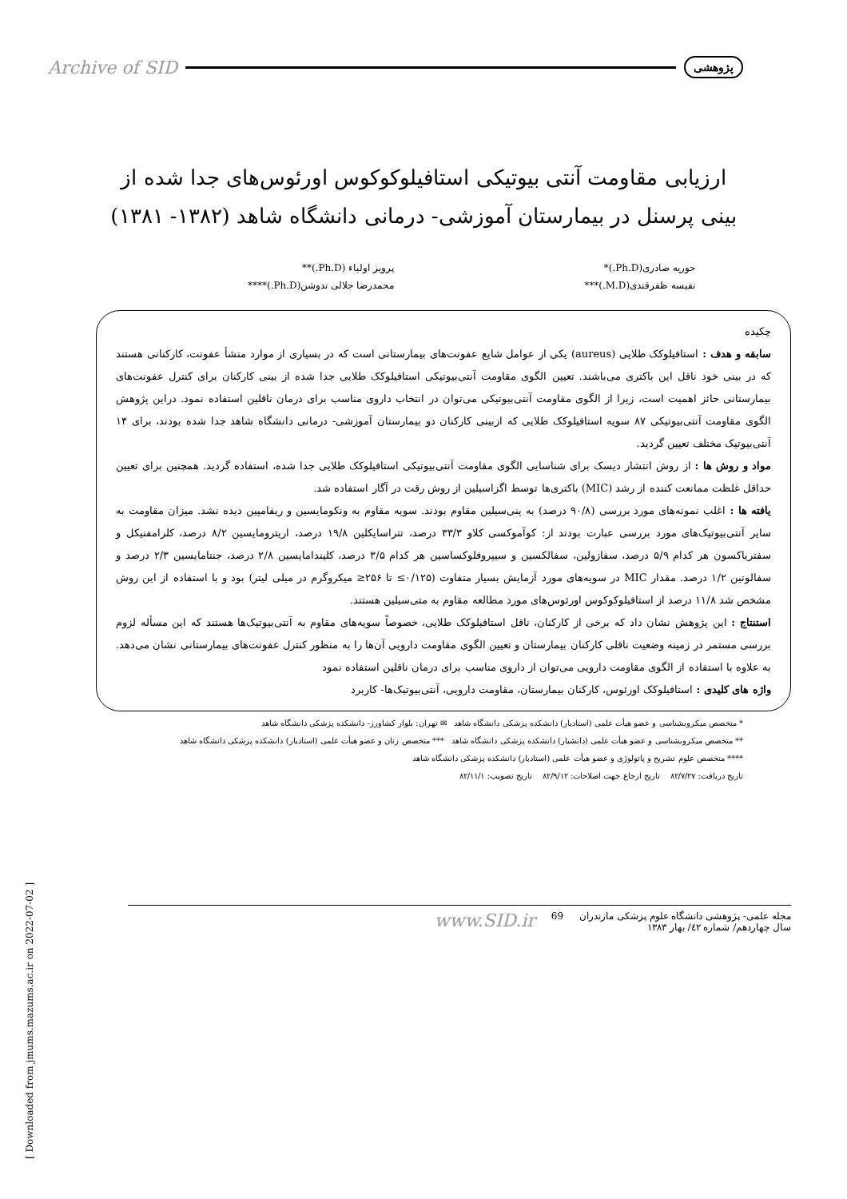Archive of SID پژوهشی
ارزیابی مقاومت آنتی بیوتیکی استافیلوکوکوس اورئوس‌های جدا شده از بینی پرسنل در بیمارستان آموزشی- درمانی دانشگاه شاهد (۱۳۸۲- ۱۳۸۱)
حوریه صادری(Ph.D.)*
نفیسه ظفرقندی(M.D.)***
پرویز اولیاء (Ph.D.)**
محمدرضا جلالی ندوشن(Ph.D.)****
چکیده
سابقه و هدف : استافیلوکک طلایی (aureus) یکی از عوامل شایع عفونت‌های بیمارستانی است که در بسیاری از موارد منشأ عفونت، کارکنانی هستند که در بینی خود ناقل این باکتری می‌باشند. تعیین الگوی مقاومت آنتی‌بیوتیکی استافیلوکک طلایی جدا شده از بینی کارکنان برای کنترل عفونت‌های بیمارستانی حائز اهمیت است، زیرا از الگوی مقاومت آنتی‌بیوتیکی می‌توان در انتخاب داروی مناسب برای درمان ناقلین استفاده نمود. دراین پژوهش الگوی مقاومت آنتی‌بیوتیکی ۸۷ سویه استافیلوکک طلایی که ازبینی کارکنان دو بیمارستان آموزشی- درمانی دانشگاه شاهد جدا شده بودند، برای ۱۴ آنتی‌بیوتیک مختلف تعیین گردید.
مواد و روش ها : از روش انتشار دیسک برای شناسایی الگوی مقاومت آنتی‌بیوتیکی استافیلوکک طلایی جدا شده، استفاده گردید. همچنین برای تعیین حداقل غلظت ممانعت کننده از رشد (MIC) باکتری‌ها توسط اگزاسیلین از روش رقت در آگار استفاده شد.
یافته ها : اغلب نمونه‌های مورد بررسی (۹۰/۸ درصد) به پنی‌سیلین مقاوم بودند. سویه مقاوم به ونکومایسین و ریفامپین دیده نشد. میزان مقاومت به سایر آنتی‌بیوتیک‌های مورد بررسی عبارت بودند از: کوآموکسی کلاو ۳۳/۳ درصد، تتراسایکلین ۱۹/۸ درصد، اریترومایسین ۸/۲ درصد، کلرامفنیکل و سفتریاکسون هر کدام ۵/۹ درصد، سفازولین، سفالکسین و سیپروفلوکساسین هر کدام ۳/۵ درصد، کلیندامایسین ۲/۸ درصد، جنتامایسین ۲/۳ درصد و سفالوتین ۱/۲ درصد. مقدار MIC در سویه‌های مورد آزمایش بسیار متفاوت (۰/۱۲۵≥ تا ۲۵۶≤ میکروگرم در میلی لیتر) بود و با استفاده از این روش مشخص شد ۱۱/۸ درصد از استافیلوکوکوس اورئوس‌های مورد مطالعه مقاوم به متی‌سیلین هستند.
استنتاج : این پژوهش نشان داد که برخی از کارکنان، ناقل استافیلوکک طلایی، خصوصاً سویه‌های مقاوم به آنتی‌بیوتیک‌ها هستند که این مسأله لزوم بررسی مستمر در زمینه وضعیت ناقلی کارکنان بیمارستان و تعیین الگوی مقاومت دارویی آن‌ها را به منظور کنترل عفونت‌های بیمارستانی نشان می‌دهد. به علاوه با استفاده از الگوی مقاومت دارویی می‌توان از داروی مناسب برای درمان ناقلین استفاده نمود
واژه های کلیدی : استافیلوکک اورئوس، کارکنان بیمارستان، مقاومت دارویی، آنتی‌بیوتیک‌ها- کاربرد
* متخصص میکروبشناسی و عضو هیأت علمی (استادیار) دانشکده پزشکی دانشگاه شاهد ✉ تهران: بلوار کشاورز- دانشکده پزشکی دانشگاه شاهد
** متخصص میکروبشناسی و عضو هیأت علمی (دانشیار) دانشکده پزشکی دانشگاه شاهد *** متخصص زنان و عضو هیأت علمی (استادیار) دانشکده پزشکی دانشگاه شاهد
**** متخصص علوم تشریح و پاتولوژی و عضو هیأت علمی (استادیار) دانشکده پزشکی دانشگاه شاهد
تاریخ دریافت: ۸۲/۷/۲۷ تاریخ ارجاع جهت اصلاحات: ۸۲/۹/۱۲ تاریخ تصویب: ۸۲/۱۱/۱
[ Downloaded from jmums.mazums.ac.ir on 2022-07-02 ]
مجله علمی- پژوهشی دانشگاه علوم پزشکی مازندران
سال چهاردهم/ شماره ٤٢/ بهار ١٣٨٣
69
www.SID.ir